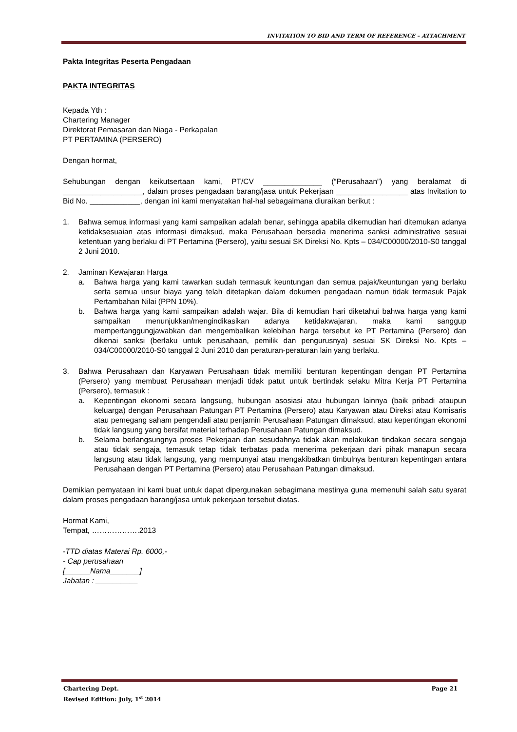INVITATION TO BID AND TERM OF REFERENCE – ATTACHMENT
Pakta Integritas Peserta Pengadaan
PAKTA INTEGRITAS
Kepada Yth :
Chartering Manager
Direktorat Pemasaran dan Niaga - Perkapalan
PT PERTAMINA (PERSERO)
Dengan hormat,
Sehubungan dengan keikutsertaan kami, PT/CV ______________ (“Perusahaan”) yang beralamat di ___________________, dalam proses pengadaan barang/jasa untuk Pekerjaan _________________ atas Invitation to Bid No. ____________, dengan ini kami menyatakan hal-hal sebagaimana diuraikan berikut :
1. Bahwa semua informasi yang kami sampaikan adalah benar, sehingga apabila dikemudian hari ditemukan adanya ketidaksesuaian atas informasi dimaksud, maka Perusahaan bersedia menerima sanksi administrative sesuai ketentuan yang berlaku di PT Pertamina (Persero), yaitu sesuai SK Direksi No. Kpts – 034/C00000/2010-S0 tanggal 2 Juni 2010.
2. Jaminan Kewajaran Harga
a. Bahwa harga yang kami tawarkan sudah termasuk keuntungan dan semua pajak/keuntungan yang berlaku serta semua unsur biaya yang telah ditetapkan dalam dokumen pengadaan namun tidak termasuk Pajak Pertambahan Nilai (PPN 10%).
b. Bahwa harga yang kami sampaikan adalah wajar. Bila di kemudian hari diketahui bahwa harga yang kami sampaikan menunjukkan/mengindikasikan adanya ketidakwajaran, maka kami sanggup mempertanggungjawabkan dan mengembalikan kelebihan harga tersebut ke PT Pertamina (Persero) dan dikenai sanksi (berlaku untuk perusahaan, pemilik dan pengurusnya) sesuai SK Direksi No. Kpts – 034/C00000/2010-S0 tanggal 2 Juni 2010 dan peraturan-peraturan lain yang berlaku.
3. Bahwa Perusahaan dan Karyawan Perusahaan tidak memiliki benturan kepentingan dengan PT Pertamina (Persero) yang membuat Perusahaan menjadi tidak patut untuk bertindak selaku Mitra Kerja PT Pertamina (Persero), termasuk :
a. Kepentingan ekonomi secara langsung, hubungan asosiasi atau hubungan lainnya (baik pribadi ataupun keluarga) dengan Perusahaan Patungan PT Pertamina (Persero) atau Karyawan atau Direksi atau Komisaris atau pemegang saham pengendali atau penjamin Perusahaan Patungan dimaksud, atau kepentingan ekonomi tidak langsung yang bersifat material terhadap Perusahaan Patungan dimaksud.
b. Selama berlangsungnya proses Pekerjaan dan sesudahnya tidak akan melakukan tindakan secara sengaja atau tidak sengaja, temasuk tetap tidak terbatas pada menerima pekerjaan dari pihak manapun secara langsung atau tidak langsung, yang mempunyai atau mengakibatkan timbulnya benturan kepentingan antara Perusahaan dengan PT Pertamina (Persero) atau Perusahaan Patungan dimaksud.
Demikian pernyataan ini kami buat untuk dapat dipergunakan sebagimana mestinya guna memenuhi salah satu syarat dalam proses pengadaan barang/jasa untuk pekerjaan tersebut diatas.
Hormat Kami,
Tempat, ……………….2013
-TTD diatas Materai Rp. 6000,-
- Cap perusahaan
[______Nama_______]
Jabatan : __________
Chartering Dept. Page 21
Revised Edition: July, 1<sup>st</sup> 2014